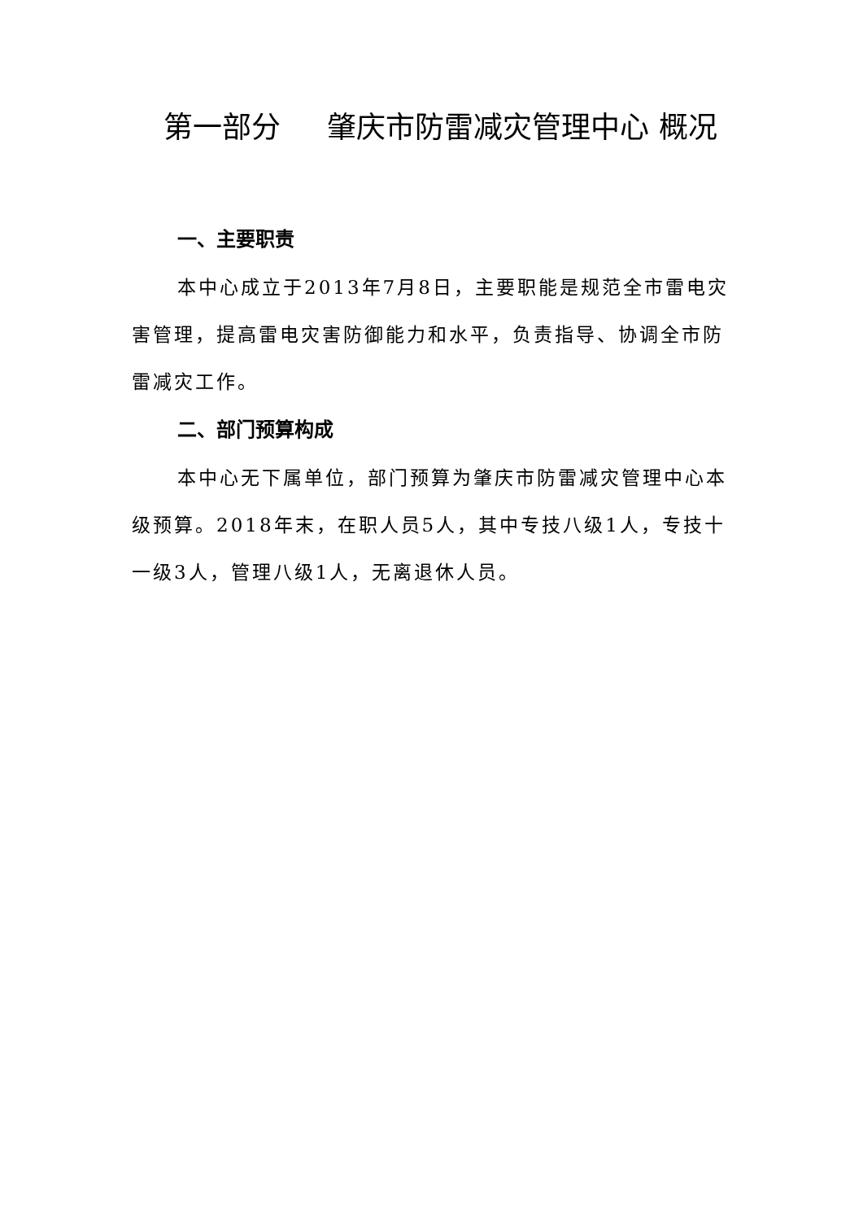第一部分 肇庆市防雷减灾管理中心 概况
一、主要职责
本中心成立于2013年7月8日，主要职能是规范全市雷电灾害管理，提高雷电灾害防御能力和水平，负责指导、协调全市防雷减灾工作。
二、部门预算构成
本中心无下属单位，部门预算为肇庆市防雷减灾管理中心本级预算。2018年末，在职人员5人，其中专技八级1人，专技十一级3人，管理八级1人，无离退休人员。